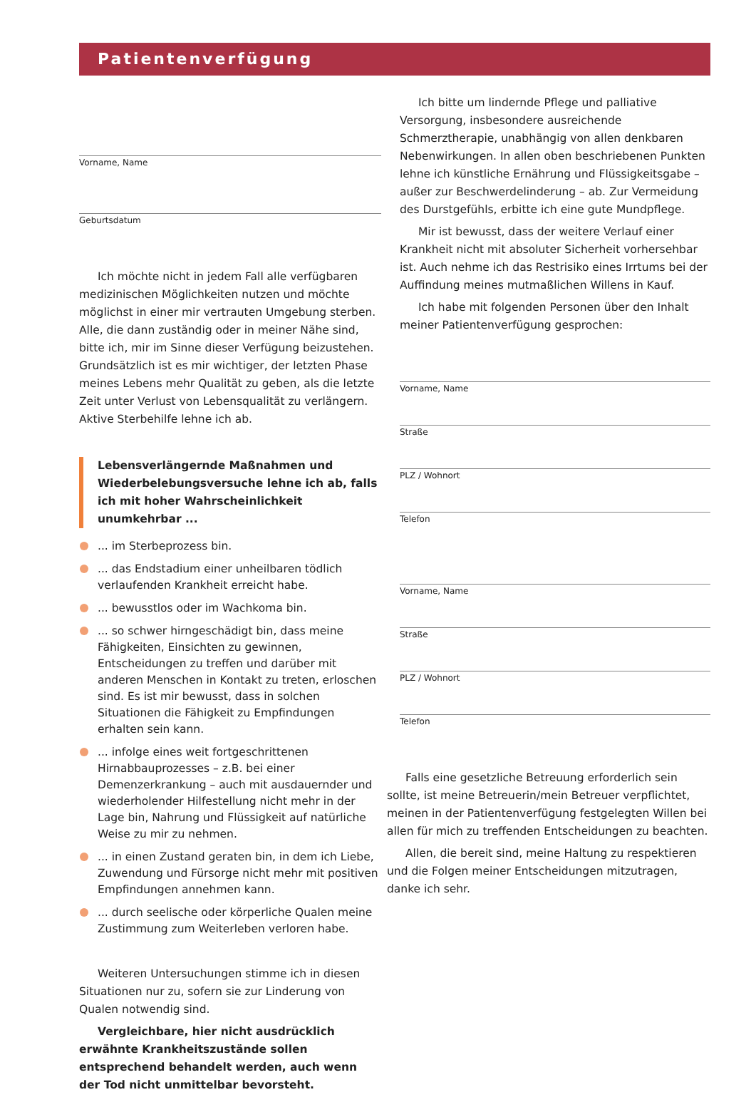Patientenverfügung
Vorname, Name
Geburtsdatum
Ich möchte nicht in jedem Fall alle verfügbaren medizinischen Möglichkeiten nutzen und möchte möglichst in einer mir vertrauten Umgebung sterben. Alle, die dann zuständig oder in meiner Nähe sind, bitte ich, mir im Sinne dieser Verfügung beizustehen. Grundsätzlich ist es mir wichtiger, der letzten Phase meines Lebens mehr Qualität zu geben, als die letzte Zeit unter Verlust von Lebensqualität zu verlängern. Aktive Sterbehilfe lehne ich ab.
Lebensverlängernde Maßnahmen und Wiederbelebungsversuche lehne ich ab, falls ich mit hoher Wahrscheinlichkeit unumkehrbar ...
... im Sterbeprozess bin.
... das Endstadium einer unheilbaren tödlich verlaufenden Krankheit erreicht habe.
... bewusstlos oder im Wachkoma bin.
... so schwer hirngeschädigt bin, dass meine Fähigkeiten, Einsichten zu gewinnen, Entscheidungen zu treffen und darüber mit anderen Menschen in Kontakt zu treten, erloschen sind. Es ist mir bewusst, dass in solchen Situationen die Fähigkeit zu Empfindungen erhalten sein kann.
... infolge eines weit fortgeschrittenen Hirnabbauprozesses – z.B. bei einer Demenzerkrankung – auch mit ausdauernder und wiederholender Hilfestellung nicht mehr in der Lage bin, Nahrung und Flüssigkeit auf natürliche Weise zu mir zu nehmen.
... in einen Zustand geraten bin, in dem ich Liebe, Zuwendung und Fürsorge nicht mehr mit positiven Empfindungen annehmen kann.
... durch seelische oder körperliche Qualen meine Zustimmung zum Weiterleben verloren habe.
Weiteren Untersuchungen stimme ich in diesen Situationen nur zu, sofern sie zur Linderung von Qualen notwendig sind.
Vergleichbare, hier nicht ausdrücklich erwähnte Krankheitszustände sollen entsprechend behandelt werden, auch wenn der Tod nicht unmittelbar bevorsteht.
Ich bitte um lindernde Pflege und palliative Versorgung, insbesondere ausreichende Schmerztherapie, unabhängig von allen denkbaren Nebenwirkungen. In allen oben beschriebenen Punkten lehne ich künstliche Ernährung und Flüssigkeitsgabe – außer zur Beschwerdelinderung – ab. Zur Vermeidung des Durstgefühls, erbitte ich eine gute Mundpflege.
Mir ist bewusst, dass der weitere Verlauf einer Krankheit nicht mit absoluter Sicherheit vorhersehbar ist. Auch nehme ich das Restrisiko eines Irrtums bei der Auffindung meines mutmaßlichen Willens in Kauf.
Ich habe mit folgenden Personen über den Inhalt meiner Patientenverfügung gesprochen:
Vorname, Name
Straße
PLZ / Wohnort
Telefon
Vorname, Name
Straße
PLZ / Wohnort
Telefon
Falls eine gesetzliche Betreuung erforderlich sein sollte, ist meine Betreuerin/mein Betreuer verpflichtet, meinen in der Patientenverfügung festgelegten Willen bei allen für mich zu treffenden Entscheidungen zu beachten.
Allen, die bereit sind, meine Haltung zu respektieren und die Folgen meiner Entscheidungen mitzutragen, danke ich sehr.